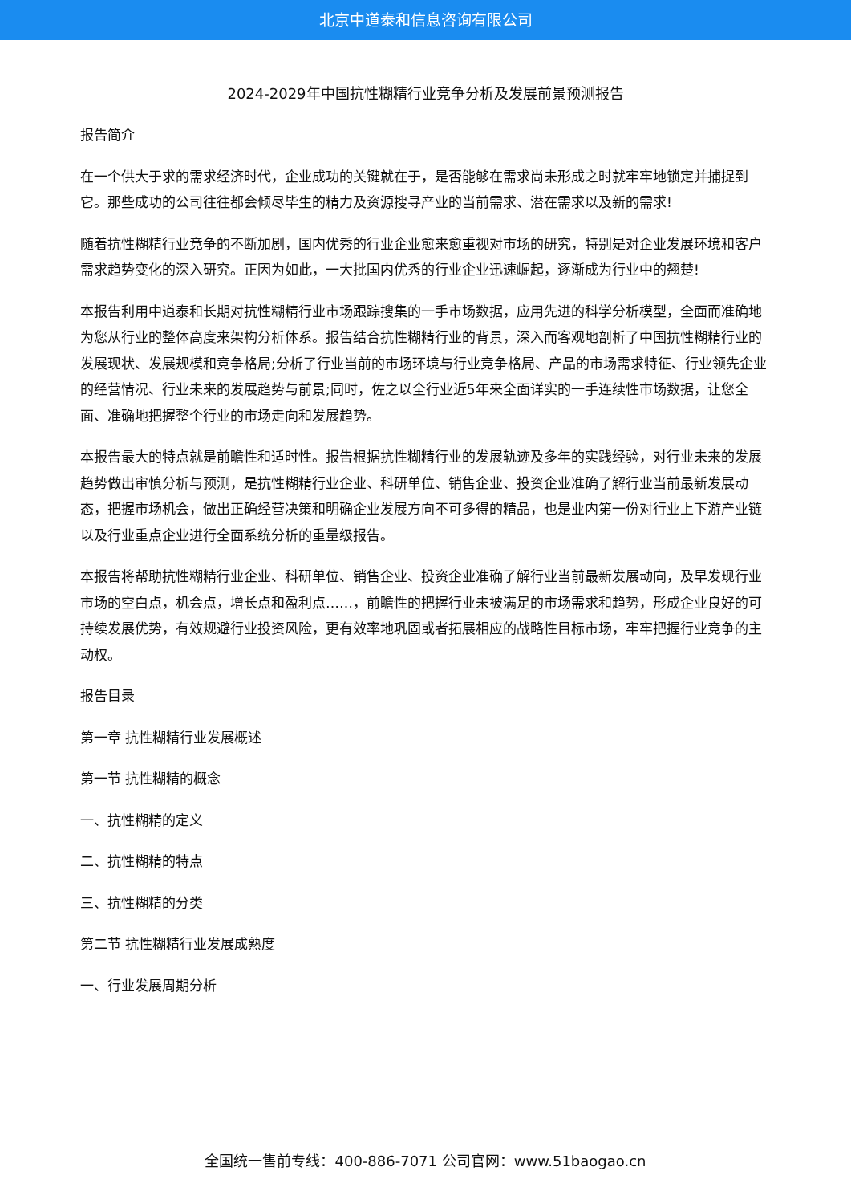北京中道泰和信息咨询有限公司
2024-2029年中国抗性糊精行业竞争分析及发展前景预测报告
报告简介
在一个供大于求的需求经济时代，企业成功的关键就在于，是否能够在需求尚未形成之时就牢牢地锁定并捕捉到它。那些成功的公司往往都会倾尽毕生的精力及资源搜寻产业的当前需求、潜在需求以及新的需求!
随着抗性糊精行业竞争的不断加剧，国内优秀的行业企业愈来愈重视对市场的研究，特别是对企业发展环境和客户需求趋势变化的深入研究。正因为如此，一大批国内优秀的行业企业迅速崛起，逐渐成为行业中的翘楚!
本报告利用中道泰和长期对抗性糊精行业市场跟踪搜集的一手市场数据，应用先进的科学分析模型，全面而准确地为您从行业的整体高度来架构分析体系。报告结合抗性糊精行业的背景，深入而客观地剖析了中国抗性糊精行业的发展现状、发展规模和竞争格局;分析了行业当前的市场环境与行业竞争格局、产品的市场需求特征、行业领先企业的经营情况、行业未来的发展趋势与前景;同时，佐之以全行业近5年来全面详实的一手连续性市场数据，让您全面、准确地把握整个行业的市场走向和发展趋势。
本报告最大的特点就是前瞻性和适时性。报告根据抗性糊精行业的发展轨迹及多年的实践经验，对行业未来的发展趋势做出审慎分析与预测，是抗性糊精行业企业、科研单位、销售企业、投资企业准确了解行业当前最新发展动态，把握市场机会，做出正确经营决策和明确企业发展方向不可多得的精品，也是业内第一份对行业上下游产业链以及行业重点企业进行全面系统分析的重量级报告。
本报告将帮助抗性糊精行业企业、科研单位、销售企业、投资企业准确了解行业当前最新发展动向，及早发现行业市场的空白点，机会点，增长点和盈利点……，前瞻性的把握行业未被满足的市场需求和趋势，形成企业良好的可持续发展优势，有效规避行业投资风险，更有效率地巩固或者拓展相应的战略性目标市场，牢牢把握行业竞争的主动权。
报告目录
第一章 抗性糊精行业发展概述
第一节 抗性糊精的概念
一、抗性糊精的定义
二、抗性糊精的特点
三、抗性糊精的分类
第二节 抗性糊精行业发展成熟度
一、行业发展周期分析
全国统一售前专线：400-886-7071 公司官网：www.51baogao.cn